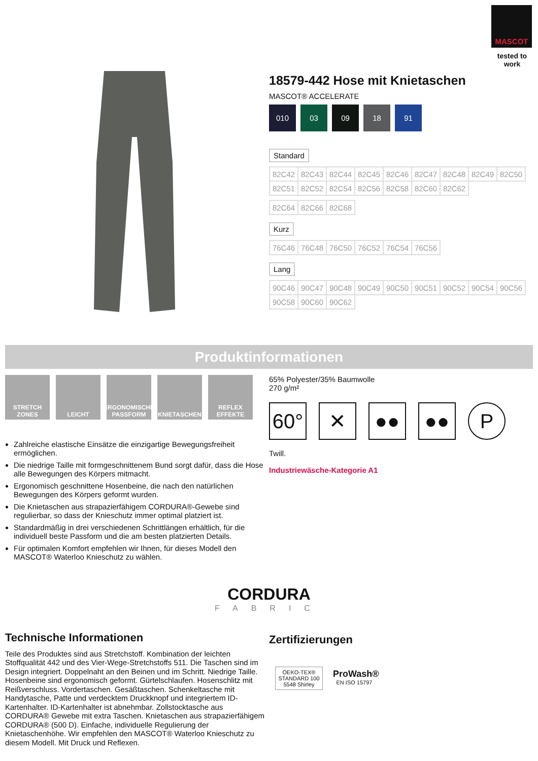MASCOT
tested to work
18579-442 Hose mit Knietaschen
MASCOT® ACCELERATE
010 03 09 18 91
Standard
| 82C42 | 82C43 | 82C44 | 82C45 | 82C46 | 82C47 | 82C48 | 82C49 | 82C50 |
| 82C51 | 82C52 | 82C54 | 82C56 | 82C58 | 82C60 | 82C62 | | |
| 82C64 | 82C66 | 82C68 |
Kurz
| 76C46 | 76C48 | 76C50 | 76C52 | 76C54 | 76C56 |
Lang
| 90C46 | 90C47 | 90C48 | 90C49 | 90C50 | 90C51 | 90C52 | 90C54 | 90C56 |
| 90C58 | 90C60 | 90C62 | | | | | | |
Produktinformationen
STRETCH ZONES
LEICHT ERGONOMISCHE PASSFORM
KNIETASCHEN REFLEX EFFEKTE
Zahlreiche elastische Einsätze die einzigartige Bewegungsfreiheit ermöglichen.
Die niedrige Taille mit formgeschnittenem Bund sorgt dafür, dass die Hose alle Bewegungen des Körpers mitmacht.
Ergonomisch geschnittene Hosenbeine, die nach den natürlichen Bewegungen des Körpers geformt wurden.
Die Knietaschen aus strapazierfähigem CORDURA®-Gewebe sind regulierbar, so dass der Knieschutz immer optimal platziert ist.
Standardmäßig in drei verschiedenen Schrittlängen erhältlich, für die individuell beste Passform und die am besten platzierten Details.
Für optimalen Komfort empfehlen wir Ihnen, für dieses Modell den MASCOT® Waterloo Knieschutz zu wählen.
65% Polyester/35% Baumwolle
270 g/m²
60° ✕ ●● ●● P
Twill.
Industriewäsche-Kategorie A1
CORDURA
FABRIC
Technische Informationen
Teile des Produktes sind aus Stretchstoff. Kombination der leichten Stoffqualität 442 und des Vier-Wege-Stretchstoffs 511. Die Taschen sind im Design integriert. Doppelnaht an den Beinen und im Schritt. Niedrige Taille. Hosenbeine sind ergonomisch geformt. Gürtelschlaufen. Hosenschlitz mit Reißverschluss. Vordertaschen. Gesäßtaschen. Schenkeltasche mit Handytasche, Patte und verdecktem Druckknopf und integriertem ID-Kartenhalter. ID-Kartenhalter ist abnehmbar. Zollstocktasche aus CORDURA® Gewebe mit extra Taschen. Knietaschen aus strapazierfähigem CORDURA® (500 D). Einfache, individuelle Regulierung der Knietaschenhöhe. Wir empfehlen den MASCOT® Waterloo Knieschutz zu diesem Modell. Mit Druck und Reflexen.
Zertifizierungen
OEKO-TEX®
STANDARD 100
5548 Shirley
ProWash®
EN ISO 15797